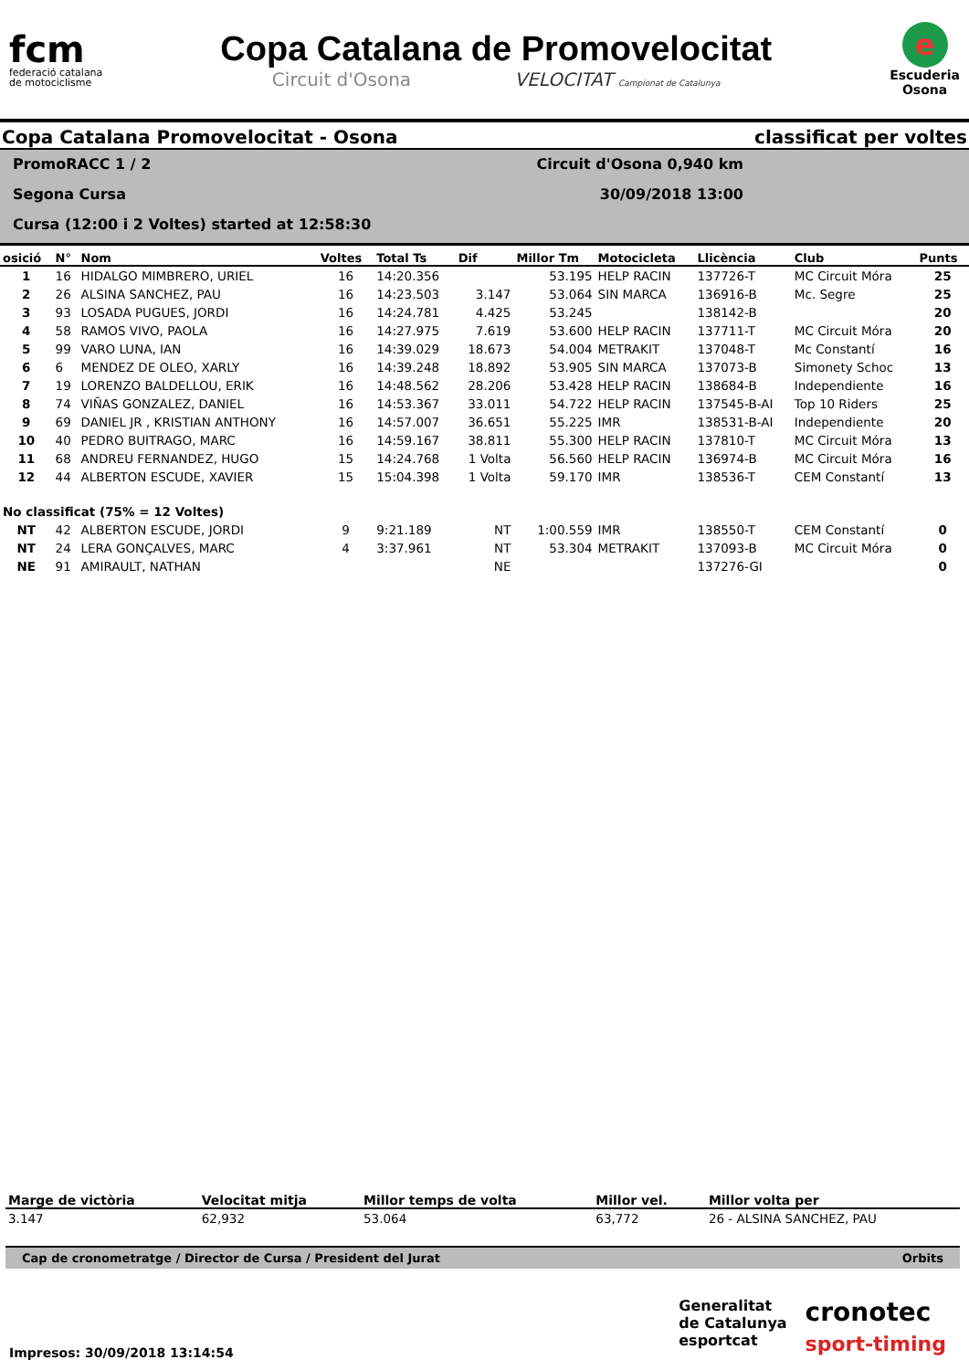fcm
federació catalana
de motociclisme
Copa Catalana de Promovelocitat
Circuit d'Osona VELOCITAT Campionat de Catalunya
e
Escuderia
Osona
Copa Catalana Promovelocitat - Osona classificat per voltes
PromoRACC 1 / 2 Circuit d'Osona 0,940 km
Segona Cursa 30/09/2018 13:00
Cursa (12:00 i 2 Voltes) started at 12:58:30
| osició | N° | Nom | Voltes | Total Ts | Dif | Millor Tm | Motocicleta | Llicència | Club | Punts |
| --- | --- | --- | --- | --- | --- | --- | --- | --- | --- | --- |
| 1 | 16 | HIDALGO MIMBRERO, URIEL | 16 | 14:20.356 | | 53.195 | HELP RACIN | 137726-T | MC Circuit Móra | 25 |
| 2 | 26 | ALSINA SANCHEZ, PAU | 16 | 14:23.503 | 3.147 | 53.064 | SIN MARCA | 136916-B | Mc. Segre | 25 |
| 3 | 93 | LOSADA PUGUES, JORDI | 16 | 14:24.781 | 4.425 | 53.245 | | 138142-B | | 20 |
| 4 | 58 | RAMOS VIVO, PAOLA | 16 | 14:27.975 | 7.619 | 53.600 | HELP RACIN | 137711-T | MC Circuit Móra | 20 |
| 5 | 99 | VARO LUNA, IAN | 16 | 14:39.029 | 18.673 | 54.004 | METRAKIT | 137048-T | Mc Constantí | 16 |
| 6 | 6 | MENDEZ DE OLEO, XARLY | 16 | 14:39.248 | 18.892 | 53.905 | SIN MARCA | 137073-B | Simonety Schoc | 13 |
| 7 | 19 | LORENZO BALDELLOU, ERIK | 16 | 14:48.562 | 28.206 | 53.428 | HELP RACIN | 138684-B | Independiente | 16 |
| 8 | 74 | VIÑAS GONZALEZ, DANIEL | 16 | 14:53.367 | 33.011 | 54.722 | HELP RACIN | 137545-B-AI | Top 10 Riders | 25 |
| 9 | 69 | DANIEL JR , KRISTIAN ANTHONY | 16 | 14:57.007 | 36.651 | 55.225 | IMR | 138531-B-AI | Independiente | 20 |
| 10 | 40 | PEDRO BUITRAGO, MARC | 16 | 14:59.167 | 38.811 | 55.300 | HELP RACIN | 137810-T | MC Circuit Móra | 13 |
| 11 | 68 | ANDREU FERNANDEZ, HUGO | 15 | 14:24.768 | 1 Volta | 56.560 | HELP RACIN | 136974-B | MC Circuit Móra | 16 |
| 12 | 44 | ALBERTON ESCUDE, XAVIER | 15 | 15:04.398 | 1 Volta | 59.170 | IMR | 138536-T | CEM Constantí | 13 |
| No classificat (75% = 12 Voltes) | | | | | | | | | | |
| NT | 42 | ALBERTON ESCUDE, JORDI | 9 | 9:21.189 | NT | 1:00.559 | IMR | 138550-T | CEM Constantí | 0 |
| NT | 24 | LERA GONÇALVES, MARC | 4 | 3:37.961 | NT | 53.304 | METRAKIT | 137093-B | MC Circuit Móra | 0 |
| NE | 91 | AMIRAULT, NATHAN | | | NE | | | 137276-GI | | 0 |
| Marge de victòria | Velocitat mitja | Millor temps de volta | Millor vel. | Millor volta per |
| --- | --- | --- | --- | --- |
| 3.147 | 62,932 | 53.064 | 63,772 | 26 - ALSINA SANCHEZ, PAU |
Cap de cronometratge / Director de Cursa / President del Jurat Orbits
Generalitat
de Catalunya
esportcat
cronotec
sport-timing
Impresos: 30/09/2018 13:14:54